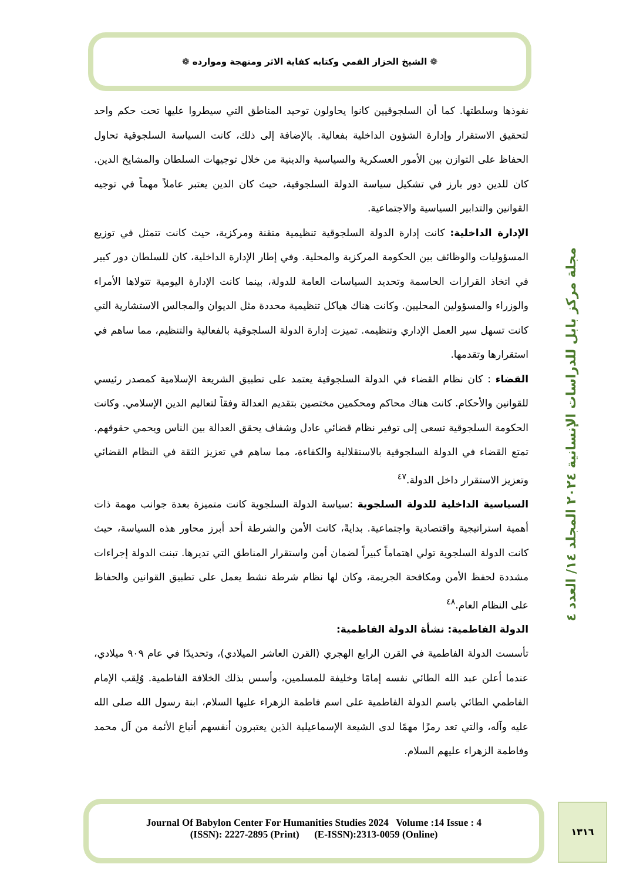❁ الشيخ الخزاز القمي وكتابه كفاية الاثر ومنهجة وموارده ❁
نفوذها وسلطتها. كما أن السلجوقيين كانوا يحاولون توحيد المناطق التي سيطروا عليها تحت حكم واحد لتحقيق الاستقرار وإدارة الشؤون الداخلية بفعالية. بالإضافة إلى ذلك، كانت السياسة السلجوقية تحاول الحفاظ على التوازن بين الأمور العسكرية والسياسية والدينية من خلال توجيهات السلطان والمشايخ الدين. كان للدين دور بارز في تشكيل سياسة الدولة السلجوقية، حيث كان الدين يعتبر عاملاً مهماً في توجيه القوانين والتدابير السياسية والاجتماعية.
الإدارة الداخلية: كانت إدارة الدولة السلجوقية تنظيمية متقنة ومركزية، حيث كانت تتمثل في توزيع المسؤوليات والوظائف بين الحكومة المركزية والمحلية. وفي إطار الإدارة الداخلية، كان للسلطان دور كبير في اتخاذ القرارات الحاسمة وتحديد السياسات العامة للدولة، بينما كانت الإدارة اليومية تتولاها الأمراء والوزراء والمسؤولين المحليين. وكانت هناك هياكل تنظيمية محددة مثل الديوان والمجالس الاستشارية التي كانت تسهل سير العمل الإداري وتنظيمه. تميزت إدارة الدولة السلجوقية بالفعالية والتنظيم، مما ساهم في استقرارها وتقدمها.
القضاء : كان نظام القضاء في الدولة السلجوقية يعتمد على تطبيق الشريعة الإسلامية كمصدر رئيسي للقوانين والأحكام. كانت هناك محاكم ومحكمين مختصين بتقديم العدالة وفقاً لتعاليم الدين الإسلامي. وكانت الحكومة السلجوقية تسعى إلى توفير نظام قضائي عادل وشفاف يحقق العدالة بين الناس ويحمي حقوقهم. تمتع القضاء في الدولة السلجوقية بالاستقلالية والكفاءة، مما ساهم في تعزيز الثقة في النظام القضائي وتعزيز الاستقرار داخل الدولة.<sup>٤٧</sup>
السياسية الداخلية للدولة السلجوية :سياسة الدولة السلجوية كانت متميزة بعدة جوانب مهمة ذات أهمية استراتيجية واقتصادية واجتماعية. بدايةً، كانت الأمن والشرطة أحد أبرز محاور هذه السياسة، حيث كانت الدولة السلجوية تولي اهتماماً كبيراً لضمان أمن واستقرار المناطق التي تديرها. تبنت الدولة إجراءات مشددة لحفظ الأمن ومكافحة الجريمة، وكان لها نظام شرطة نشط يعمل على تطبيق القوانين والحفاظ على النظام العام.<sup>٤٨</sup>
الدولة الفاطمية: نشأة الدولة الفاطمية:
تأسست الدولة الفاطمية في القرن الرابع الهجري (القرن العاشر الميلادي)، وتحديدًا في عام ٩٠٩ ميلادي، عندما أعلن عبد الله الطائي نفسه إمامًا وخليفة للمسلمين، وأسس بذلك الخلافة الفاطمية. وُلِقب الإمام الفاطمي الطائي باسم الدولة الفاطمية على اسم فاطمة الزهراء عليها السلام، ابنة رسول الله صلى الله عليه وآله، والتي تعد رمزًا مهمًا لدى الشيعة الإسماعيلية الذين يعتبرون أنفسهم أتباع الأئمة من آل محمد وفاطمة الزهراء عليهم السلام.
مجلة مركز بابل للدراسات الإنسانية ٢٠٢٤ المجلد ١٤/ العدد ٤
Journal Of Babylon Center For Humanities Studies 2024 Volume :14 Issue : 4
(ISSN): 2227-2895 (Print) (E-ISSN):2313-0059 (Online)
١٣١٦